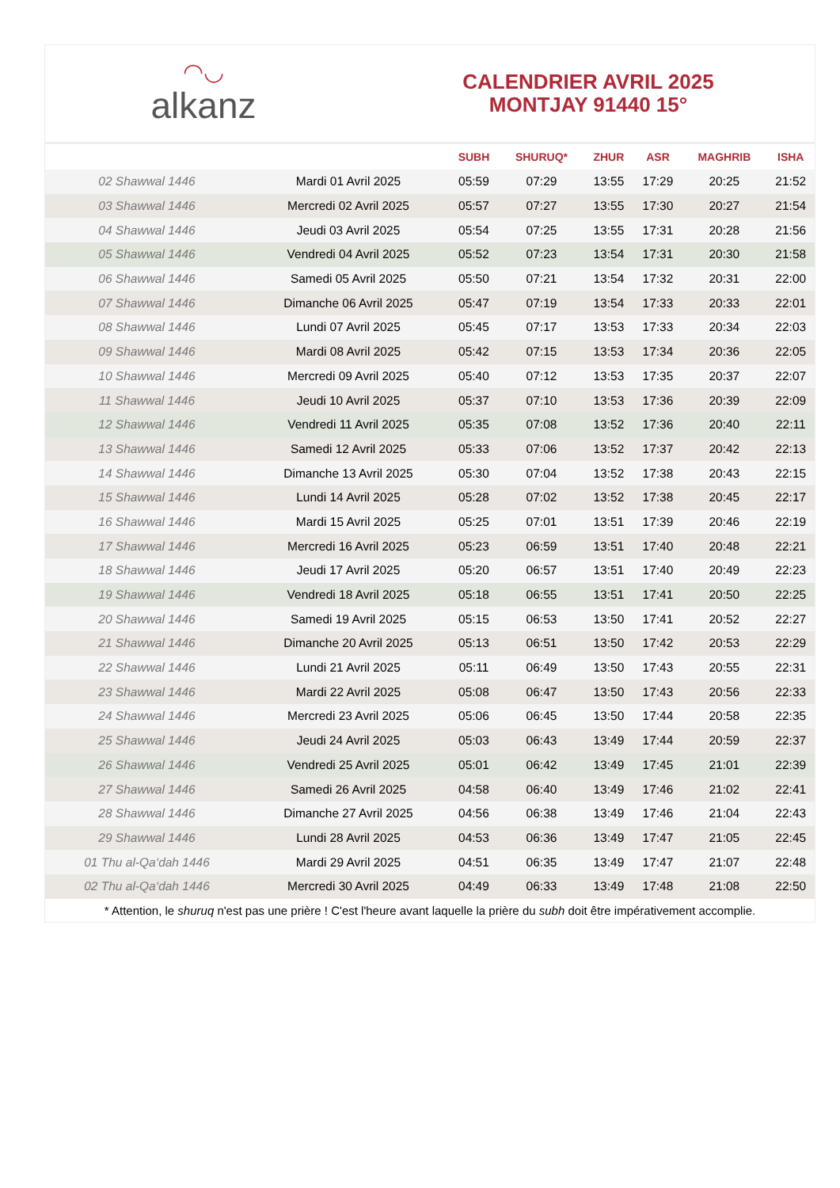◠◡
alkanz
CALENDRIER AVRIL 2025
MONTJAY 91440 15°
| | | SUBH | SHURUQ* | ZHUR | ASR | MAGHRIB | ISHA |
| --- | --- | --- | --- | --- | --- | --- | --- |
| 02 Shawwal 1446 | Mardi 01 Avril 2025 | 05:59 | 07:29 | 13:55 | 17:29 | 20:25 | 21:52 |
| 03 Shawwal 1446 | Mercredi 02 Avril 2025 | 05:57 | 07:27 | 13:55 | 17:30 | 20:27 | 21:54 |
| 04 Shawwal 1446 | Jeudi 03 Avril 2025 | 05:54 | 07:25 | 13:55 | 17:31 | 20:28 | 21:56 |
| 05 Shawwal 1446 | Vendredi 04 Avril 2025 | 05:52 | 07:23 | 13:54 | 17:31 | 20:30 | 21:58 |
| 06 Shawwal 1446 | Samedi 05 Avril 2025 | 05:50 | 07:21 | 13:54 | 17:32 | 20:31 | 22:00 |
| 07 Shawwal 1446 | Dimanche 06 Avril 2025 | 05:47 | 07:19 | 13:54 | 17:33 | 20:33 | 22:01 |
| 08 Shawwal 1446 | Lundi 07 Avril 2025 | 05:45 | 07:17 | 13:53 | 17:33 | 20:34 | 22:03 |
| 09 Shawwal 1446 | Mardi 08 Avril 2025 | 05:42 | 07:15 | 13:53 | 17:34 | 20:36 | 22:05 |
| 10 Shawwal 1446 | Mercredi 09 Avril 2025 | 05:40 | 07:12 | 13:53 | 17:35 | 20:37 | 22:07 |
| 11 Shawwal 1446 | Jeudi 10 Avril 2025 | 05:37 | 07:10 | 13:53 | 17:36 | 20:39 | 22:09 |
| 12 Shawwal 1446 | Vendredi 11 Avril 2025 | 05:35 | 07:08 | 13:52 | 17:36 | 20:40 | 22:11 |
| 13 Shawwal 1446 | Samedi 12 Avril 2025 | 05:33 | 07:06 | 13:52 | 17:37 | 20:42 | 22:13 |
| 14 Shawwal 1446 | Dimanche 13 Avril 2025 | 05:30 | 07:04 | 13:52 | 17:38 | 20:43 | 22:15 |
| 15 Shawwal 1446 | Lundi 14 Avril 2025 | 05:28 | 07:02 | 13:52 | 17:38 | 20:45 | 22:17 |
| 16 Shawwal 1446 | Mardi 15 Avril 2025 | 05:25 | 07:01 | 13:51 | 17:39 | 20:46 | 22:19 |
| 17 Shawwal 1446 | Mercredi 16 Avril 2025 | 05:23 | 06:59 | 13:51 | 17:40 | 20:48 | 22:21 |
| 18 Shawwal 1446 | Jeudi 17 Avril 2025 | 05:20 | 06:57 | 13:51 | 17:40 | 20:49 | 22:23 |
| 19 Shawwal 1446 | Vendredi 18 Avril 2025 | 05:18 | 06:55 | 13:51 | 17:41 | 20:50 | 22:25 |
| 20 Shawwal 1446 | Samedi 19 Avril 2025 | 05:15 | 06:53 | 13:50 | 17:41 | 20:52 | 22:27 |
| 21 Shawwal 1446 | Dimanche 20 Avril 2025 | 05:13 | 06:51 | 13:50 | 17:42 | 20:53 | 22:29 |
| 22 Shawwal 1446 | Lundi 21 Avril 2025 | 05:11 | 06:49 | 13:50 | 17:43 | 20:55 | 22:31 |
| 23 Shawwal 1446 | Mardi 22 Avril 2025 | 05:08 | 06:47 | 13:50 | 17:43 | 20:56 | 22:33 |
| 24 Shawwal 1446 | Mercredi 23 Avril 2025 | 05:06 | 06:45 | 13:50 | 17:44 | 20:58 | 22:35 |
| 25 Shawwal 1446 | Jeudi 24 Avril 2025 | 05:03 | 06:43 | 13:49 | 17:44 | 20:59 | 22:37 |
| 26 Shawwal 1446 | Vendredi 25 Avril 2025 | 05:01 | 06:42 | 13:49 | 17:45 | 21:01 | 22:39 |
| 27 Shawwal 1446 | Samedi 26 Avril 2025 | 04:58 | 06:40 | 13:49 | 17:46 | 21:02 | 22:41 |
| 28 Shawwal 1446 | Dimanche 27 Avril 2025 | 04:56 | 06:38 | 13:49 | 17:46 | 21:04 | 22:43 |
| 29 Shawwal 1446 | Lundi 28 Avril 2025 | 04:53 | 06:36 | 13:49 | 17:47 | 21:05 | 22:45 |
| 01 Thu al-Qa‘dah 1446 | Mardi 29 Avril 2025 | 04:51 | 06:35 | 13:49 | 17:47 | 21:07 | 22:48 |
| 02 Thu al-Qa‘dah 1446 | Mercredi 30 Avril 2025 | 04:49 | 06:33 | 13:49 | 17:48 | 21:08 | 22:50 |
* Attention, le shuruq n'est pas une prière ! C'est l'heure avant laquelle la prière du subh doit être impérativement accomplie.